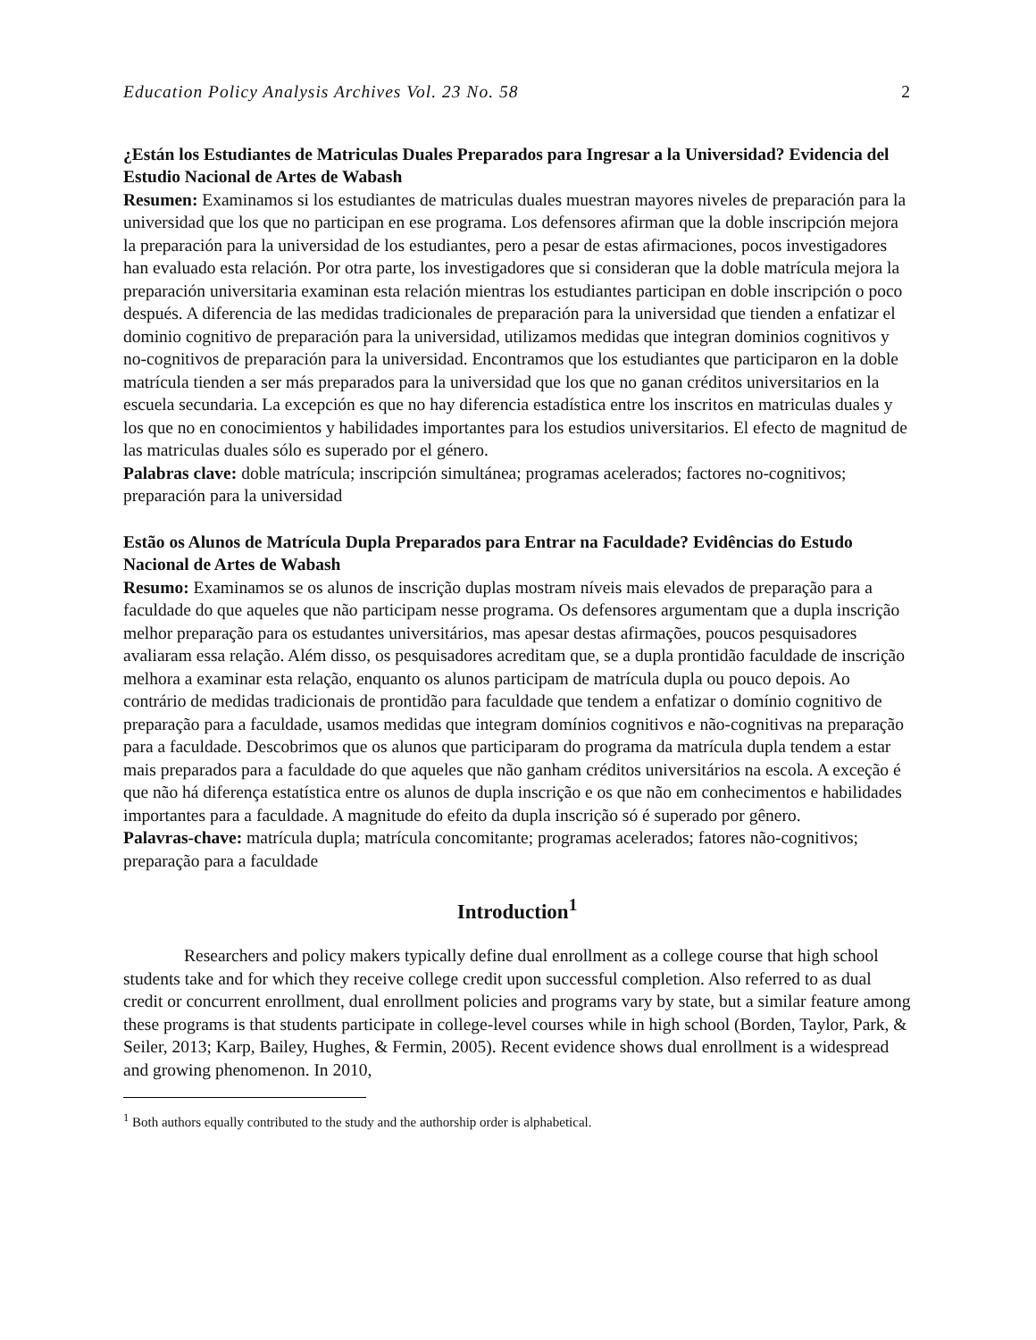Education Policy Analysis Archives Vol. 23 No. 58 2
¿Están los Estudiantes de Matriculas Duales Preparados para Ingresar a la Universidad? Evidencia del Estudio Nacional de Artes de Wabash
Resumen: Examinamos si los estudiantes de matriculas duales muestran mayores niveles de preparación para la universidad que los que no participan en ese programa. Los defensores afirman que la doble inscripción mejora la preparación para la universidad de los estudiantes, pero a pesar de estas afirmaciones, pocos investigadores han evaluado esta relación. Por otra parte, los investigadores que si consideran que la doble matrícula mejora la preparación universitaria examinan esta relación mientras los estudiantes participan en doble inscripción o poco después. A diferencia de las medidas tradicionales de preparación para la universidad que tienden a enfatizar el dominio cognitivo de preparación para la universidad, utilizamos medidas que integran dominios cognitivos y no-cognitivos de preparación para la universidad. Encontramos que los estudiantes que participaron en la doble matrícula tienden a ser más preparados para la universidad que los que no ganan créditos universitarios en la escuela secundaria. La excepción es que no hay diferencia estadística entre los inscritos en matriculas duales y los que no en conocimientos y habilidades importantes para los estudios universitarios. El efecto de magnitud de las matriculas duales sólo es superado por el género.
Palabras clave: doble matrícula; inscripción simultánea; programas acelerados; factores no-cognitivos; preparación para la universidad
Estão os Alunos de Matrícula Dupla Preparados para Entrar na Faculdade? Evidências do Estudo Nacional de Artes de Wabash
Resumo: Examinamos se os alunos de inscrição duplas mostram níveis mais elevados de preparação para a faculdade do que aqueles que não participam nesse programa. Os defensores argumentam que a dupla inscrição melhor preparação para os estudantes universitários, mas apesar destas afirmações, poucos pesquisadores avaliaram essa relação. Além disso, os pesquisadores acreditam que, se a dupla prontidão faculdade de inscrição melhora a examinar esta relação, enquanto os alunos participam de matrícula dupla ou pouco depois. Ao contrário de medidas tradicionais de prontidão para faculdade que tendem a enfatizar o domínio cognitivo de preparação para a faculdade, usamos medidas que integram domínios cognitivos e não-cognitivas na preparação para a faculdade. Descobrimos que os alunos que participaram do programa da matrícula dupla tendem a estar mais preparados para a faculdade do que aqueles que não ganham créditos universitários na escola. A exceção é que não há diferença estatística entre os alunos de dupla inscrição e os que não em conhecimentos e habilidades importantes para a faculdade. A magnitude do efeito da dupla inscrição só é superado por gênero.
Palavras-chave: matrícula dupla; matrícula concomitante; programas acelerados; fatores não-cognitivos; preparação para a faculdade
Introduction<sup>1</sup>
Researchers and policy makers typically define dual enrollment as a college course that high school students take and for which they receive college credit upon successful completion. Also referred to as dual credit or concurrent enrollment, dual enrollment policies and programs vary by state, but a similar feature among these programs is that students participate in college-level courses while in high school (Borden, Taylor, Park, & Seiler, 2013; Karp, Bailey, Hughes, & Fermin, 2005). Recent evidence shows dual enrollment is a widespread and growing phenomenon. In 2010,
<sup>1</sup> Both authors equally contributed to the study and the authorship order is alphabetical.